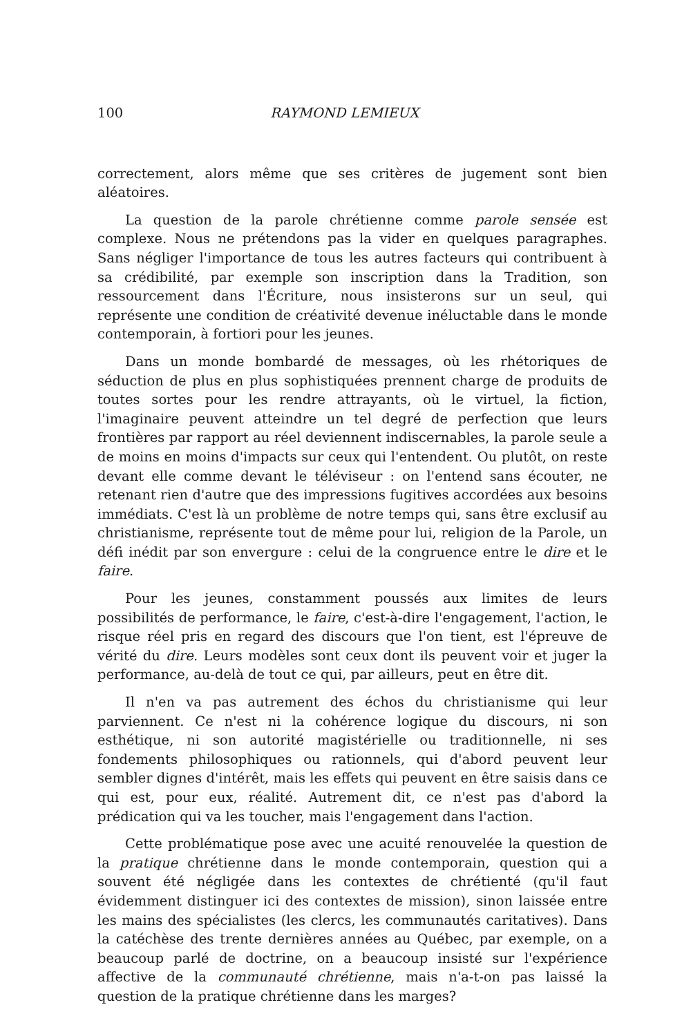100 RAYMOND LEMIEUX
correctement, alors même que ses critères de jugement sont bien aléatoires.
La question de la parole chrétienne comme parole sensée est complexe. Nous ne prétendons pas la vider en quelques paragraphes. Sans négliger l'importance de tous les autres facteurs qui contribuent à sa crédibilité, par exemple son inscription dans la Tradition, son ressourcement dans l'Écriture, nous insisterons sur un seul, qui représente une condition de créativité devenue inéluctable dans le monde contemporain, à fortiori pour les jeunes.
Dans un monde bombardé de messages, où les rhétoriques de séduction de plus en plus sophistiquées prennent charge de produits de toutes sortes pour les rendre attrayants, où le virtuel, la fiction, l'imaginaire peuvent atteindre un tel degré de perfection que leurs frontières par rapport au réel deviennent indiscernables, la parole seule a de moins en moins d'impacts sur ceux qui l'entendent. Ou plutôt, on reste devant elle comme devant le téléviseur : on l'entend sans écouter, ne retenant rien d'autre que des impressions fugitives accordées aux besoins immédiats. C'est là un problème de notre temps qui, sans être exclusif au christianisme, représente tout de même pour lui, religion de la Parole, un défi inédit par son envergure : celui de la congruence entre le dire et le faire.
Pour les jeunes, constamment poussés aux limites de leurs possibilités de performance, le faire, c'est-à-dire l'engagement, l'action, le risque réel pris en regard des discours que l'on tient, est l'épreuve de vérité du dire. Leurs modèles sont ceux dont ils peuvent voir et juger la performance, au-delà de tout ce qui, par ailleurs, peut en être dit.
Il n'en va pas autrement des échos du christianisme qui leur parviennent. Ce n'est ni la cohérence logique du discours, ni son esthétique, ni son autorité magistérielle ou traditionnelle, ni ses fondements philosophiques ou rationnels, qui d'abord peuvent leur sembler dignes d'intérêt, mais les effets qui peuvent en être saisis dans ce qui est, pour eux, réalité. Autrement dit, ce n'est pas d'abord la prédication qui va les toucher, mais l'engagement dans l'action.
Cette problématique pose avec une acuité renouvelée la question de la pratique chrétienne dans le monde contemporain, question qui a souvent été négligée dans les contextes de chrétienté (qu'il faut évidemment distinguer ici des contextes de mission), sinon laissée entre les mains des spécialistes (les clercs, les communautés caritatives). Dans la catéchèse des trente dernières années au Québec, par exemple, on a beaucoup parlé de doctrine, on a beaucoup insisté sur l'expérience affective de la communauté chrétienne, mais n'a-t-on pas laissé la question de la pratique chrétienne dans les marges?